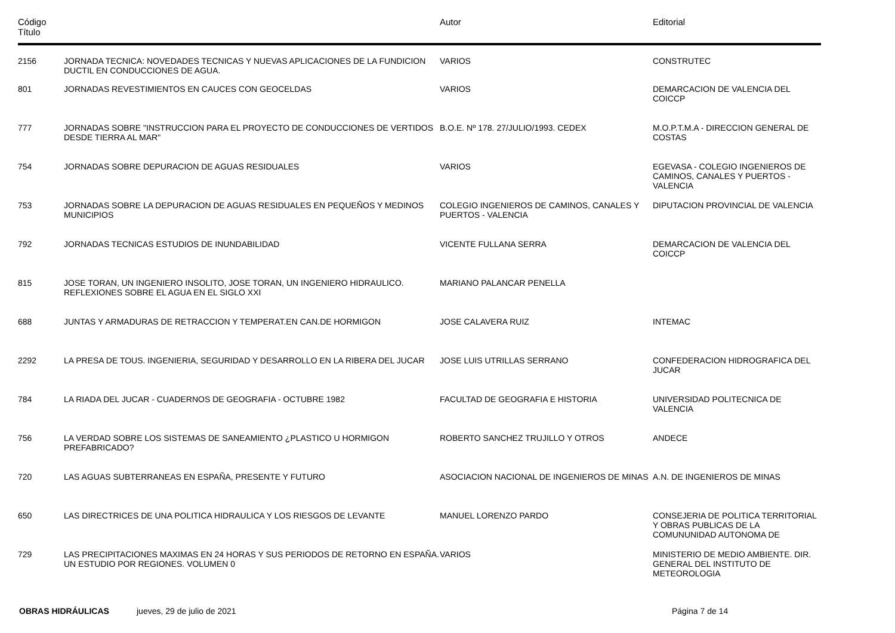| Código Título | | Autor | Editorial |
| --- | --- | --- | --- |
| 2156 | JORNADA TECNICA: NOVEDADES TECNICAS Y NUEVAS APLICACIONES DE LA FUNDICION DUCTIL EN CONDUCCIONES DE AGUA. | VARIOS | CONSTRUTEC |
| 801 | JORNADAS REVESTIMIENTOS EN CAUCES CON GEOCELDAS | VARIOS | DEMARCACION DE VALENCIA DEL COICCP |
| 777 | JORNADAS SOBRE "INSTRUCCION PARA EL PROYECTO DE CONDUCCIONES DE VERTIDOS DESDE TIERRA AL MAR" | B.O.E. Nº 178. 27/JULIO/1993. CEDEX | M.O.P.T.M.A - DIRECCION GENERAL DE COSTAS |
| 754 | JORNADAS SOBRE DEPURACION DE AGUAS RESIDUALES | VARIOS | EGEVASA - COLEGIO INGENIEROS DE CAMINOS, CANALES Y PUERTOS - VALENCIA |
| 753 | JORNADAS SOBRE LA DEPURACION DE AGUAS RESIDUALES EN PEQUEÑOS Y MEDINOS MUNICIPIOS | COLEGIO INGENIEROS DE CAMINOS, CANALES Y PUERTOS - VALENCIA | DIPUTACION PROVINCIAL DE VALENCIA |
| 792 | JORNADAS TECNICAS ESTUDIOS DE INUNDABILIDAD | VICENTE FULLANA SERRA | DEMARCACION DE VALENCIA DEL COICCP |
| 815 | JOSE TORAN, UN INGENIERO INSOLITO, JOSE TORAN, UN INGENIERO HIDRAULICO. REFLEXIONES SOBRE EL AGUA EN EL SIGLO XXI | MARIANO PALANCAR PENELLA | |
| 688 | JUNTAS Y ARMADURAS DE RETRACCION Y TEMPERAT.EN CAN.DE HORMIGON | JOSE CALAVERA RUIZ | INTEMAC |
| 2292 | LA PRESA DE TOUS. INGENIERIA, SEGURIDAD Y DESARROLLO EN LA RIBERA DEL JUCAR | JOSE LUIS UTRILLAS SERRANO | CONFEDERACION HIDROGRAFICA DEL JUCAR |
| 784 | LA RIADA DEL JUCAR - CUADERNOS DE GEOGRAFIA - OCTUBRE 1982 | FACULTAD DE GEOGRAFIA E HISTORIA | UNIVERSIDAD POLITECNICA DE VALENCIA |
| 756 | LA VERDAD SOBRE LOS SISTEMAS DE SANEAMIENTO ¿PLASTICO U HORMIGON PREFABRICADO? | ROBERTO SANCHEZ TRUJILLO Y OTROS | ANDECE |
| 720 | LAS AGUAS SUBTERRANEAS EN ESPAÑA, PRESENTE Y FUTURO | ASOCIACION NACIONAL DE INGENIEROS DE MINAS | A.N. DE INGENIEROS DE MINAS |
| 650 | LAS DIRECTRICES DE UNA POLITICA HIDRAULICA Y LOS RIESGOS DE LEVANTE | MANUEL LORENZO PARDO | CONSEJERIA DE POLITICA TERRITORIAL Y OBRAS PUBLICAS DE LA COMUNUNIDAD AUTONOMA DE |
| 729 | LAS PRECIPITACIONES MAXIMAS EN 24 HORAS Y SUS PERIODOS DE RETORNO EN ESPAÑA. UN ESTUDIO POR REGIONES. VOLUMEN 0 | VARIOS | MINISTERIO DE MEDIO AMBIENTE. DIR. GENERAL DEL INSTITUTO DE METEOROLOGIA |
OBRAS HIDRÁULICAS jueves, 29 de julio de 2021 Página 7 de 14